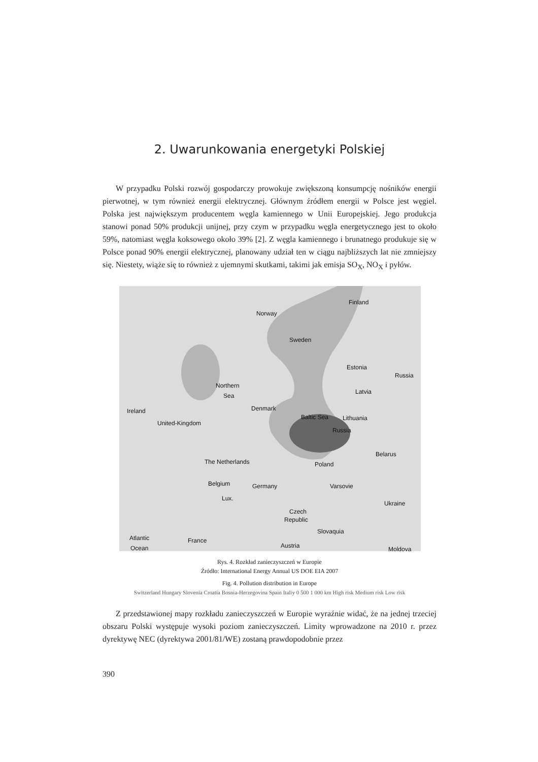2. Uwarunkowania energetyki Polskiej
W przypadku Polski rozwój gospodarczy prowokuje zwiększoną konsumpcję nośników energii pierwotnej, w tym również energii elektrycznej. Głównym źródłem energii w Polsce jest węgiel. Polska jest największym producentem węgla kamiennego w Unii Europejskiej. Jego produkcja stanowi ponad 50% produkcji unijnej, przy czym w przypadku węgla energetycznego jest to około 59%, natomiast węgla koksowego około 39% [2]. Z węgla kamiennego i brunatnego produkuje się w Polsce ponad 90% energii elektrycznej, planowany udział ten w ciągu najbliższych lat nie zmniejszy się. Niestety, wiąże się to również z ujemnymi skutkami, takimi jak emisja SO<sub>X</sub>, NO<sub>X</sub> i pyłów.
Finland
Norway
Sweden
Estonia
Russia
Latvia
Northern
Sea
Ireland
Denmark
Baltic Sea
Lithuania
United-Kingdom
Russia
Belarus
The Netherlands
Poland
Belgium
Germany
Varsovie
Lux.
Ukraine
Czech
Republic
Slovaquia
Atlantic
Ocean
France
Austria
Moldova
Rys. 4. Rozkład zanieczyszczeń w Europie
Źródło: International Energy Annual US DOE EIA 2007
Fig. 4. Pollution distribution in Europe
Switzerland Hungary Slovenia Croatia Bosnia-Herzegovina Spain Italiy 0 500 1 000 km High risk Medium risk Low risk
Z przedstawionej mapy rozkładu zanieczyszczeń w Europie wyraźnie widać, że na jednej trzeciej obszaru Polski występuje wysoki poziom zanieczyszczeń. Limity wprowadzone na 2010 r. przez dyrektywę NEC (dyrektywa 2001/81/WE) zostaną prawdopodobnie przez
390